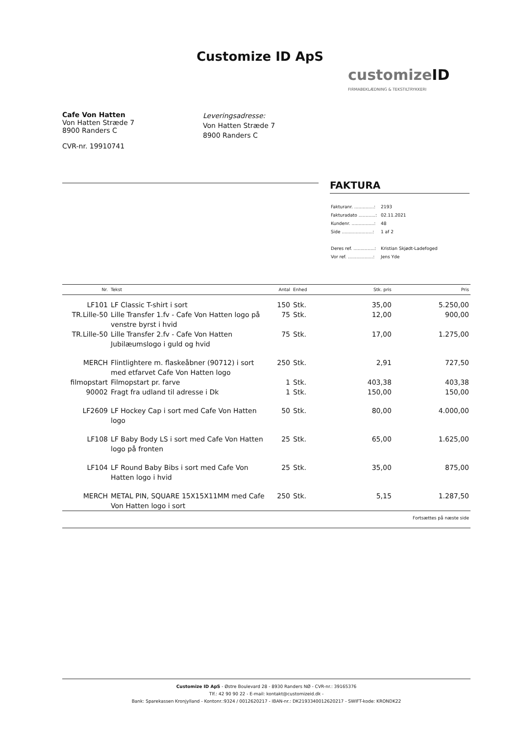Customize ID ApS
customizeID
FIRMABEKLÆDNING & TEKSTILTRYKKERI
Cafe Von Hatten
Von Hatten Stræde 7
8900 Randers C
CVR-nr. 19910741
Leveringsadresse:
Von Hatten Stræde 7
8900 Randers C
FAKTURA
| Fakturanr. ..............: | 2193 |
| Fakturadato ............: | 02.11.2021 |
| Kundenr. ................: | 48 |
| Side ......................: | 1 af 2 |
| Deres ref. ...............: | Kristian Skjødt-Ladefoged |
| Vor ref. ..................: | Jens Yde |
| Nr. | Tekst | Antal | Enhed | Stk. pris | Pris |
| --- | --- | --- | --- | --- | --- |
| LF101 | LF Classic T-shirt i sort | 150 | Stk. | 35,00 | 5.250,00 |
| TR.Lille-50 | Lille Transfer 1.fv - Cafe Von Hatten logo på venstre byrst i hvid | 75 | Stk. | 12,00 | 900,00 |
| TR.Lille-50 | Lille Transfer 2.fv - Cafe Von Hatten Jubilæumslogo i guld og hvid | 75 | Stk. | 17,00 | 1.275,00 |
| MERCH | Flintlightere m. flaskeåbner (90712) i sort med etfarvet Cafe Von Hatten logo | 250 | Stk. | 2,91 | 727,50 |
| filmopstart | Filmopstart pr. farve | 1 | Stk. | 403,38 | 403,38 |
| 90002 | Fragt fra udland til adresse i Dk | 1 | Stk. | 150,00 | 150,00 |
| LF2609 | LF Hockey Cap i sort med Cafe Von Hatten logo | 50 | Stk. | 80,00 | 4.000,00 |
| LF108 | LF Baby Body LS i sort med Cafe Von Hatten logo på fronten | 25 | Stk. | 65,00 | 1.625,00 |
| LF104 | LF Round Baby Bibs i sort med Cafe Von Hatten logo i hvid | 25 | Stk. | 35,00 | 875,00 |
| MERCH | METAL PIN, SQUARE 15X15X11MM med Cafe Von Hatten logo i sort | 250 | Stk. | 5,15 | 1.287,50 |
| Fortsættes på næste side | | | | | |
Customize ID ApS - Østre Boulevard 28 - 8930 Randers NØ - CVR-nr.: 39165376
Tlf.: 42 90 90 22 - E-mail: kontakt@customizeid.dk -
Bank: Sparekassen Kronjylland - Kontonr.:9324 / 0012620217 - IBAN-nr.: DK2193340012620217 - SWIFT-kode: KRONDK22